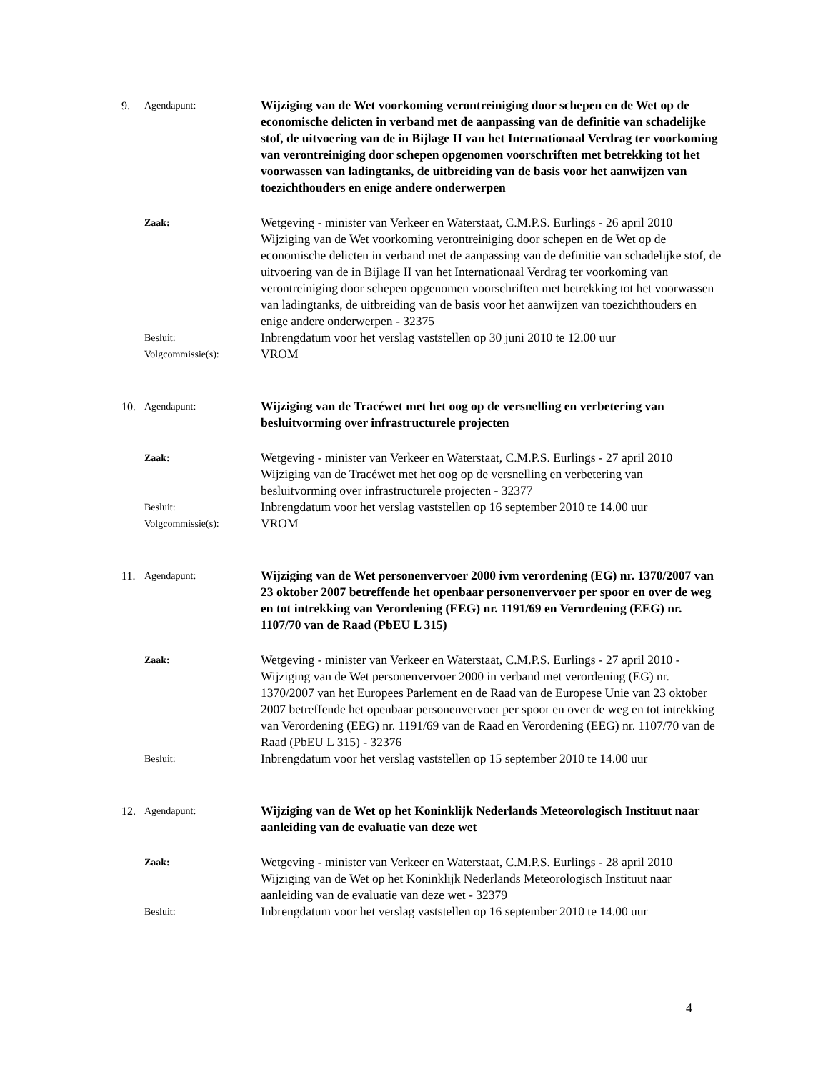9. Agendapunt:
Wijziging van de Wet voorkoming verontreiniging door schepen en de Wet op de economische delicten in verband met de aanpassing van de definitie van schadelijke stof, de uitvoering van de in Bijlage II van het Internationaal Verdrag ter voorkoming van verontreiniging door schepen opgenomen voorschriften met betrekking tot het voorwassen van ladingtanks, de uitbreiding van de basis voor het aanwijzen van toezichthouders en enige andere onderwerpen
Zaak:
Wetgeving - minister van Verkeer en Waterstaat, C.M.P.S. Eurlings - 26 april 2010
Wijziging van de Wet voorkoming verontreiniging door schepen en de Wet op de economische delicten in verband met de aanpassing van de definitie van schadelijke stof, de uitvoering van de in Bijlage II van het Internationaal Verdrag ter voorkoming van verontreiniging door schepen opgenomen voorschriften met betrekking tot het voorwassen van ladingtanks, de uitbreiding van de basis voor het aanwijzen van toezichthouders en enige andere onderwerpen - 32375
Besluit:
Inbrengdatum voor het verslag vaststellen op 30 juni 2010 te 12.00 uur
Volgcommissie(s):
VROM
10. Agendapunt:
Wijziging van de Tracéwet met het oog op de versnelling en verbetering van besluitvorming over infrastructurele projecten
Zaak:
Wetgeving - minister van Verkeer en Waterstaat, C.M.P.S. Eurlings - 27 april 2010
Wijziging van de Tracéwet met het oog op de versnelling en verbetering van besluitvorming over infrastructurele projecten - 32377
Besluit:
Inbrengdatum voor het verslag vaststellen op 16 september 2010 te 14.00 uur
Volgcommissie(s):
VROM
11. Agendapunt:
Wijziging van de Wet personenvervoer 2000 ivm verordening (EG) nr. 1370/2007 van 23 oktober 2007 betreffende het openbaar personenvervoer per spoor en over de weg en tot intrekking van Verordening (EEG) nr. 1191/69 en Verordening (EEG) nr. 1107/70 van de Raad (PbEU L 315)
Zaak:
Wetgeving - minister van Verkeer en Waterstaat, C.M.P.S. Eurlings - 27 april 2010 - Wijziging van de Wet personenvervoer 2000 in verband met verordening (EG) nr. 1370/2007 van het Europees Parlement en de Raad van de Europese Unie van 23 oktober 2007 betreffende het openbaar personenvervoer per spoor en over de weg en tot intrekking van Verordening (EEG) nr. 1191/69 van de Raad en Verordening (EEG) nr. 1107/70 van de Raad (PbEU L 315) - 32376
Besluit:
Inbrengdatum voor het verslag vaststellen op 15 september 2010 te 14.00 uur
12. Agendapunt:
Wijziging van de Wet op het Koninklijk Nederlands Meteorologisch Instituut naar aanleiding van de evaluatie van deze wet
Zaak:
Wetgeving - minister van Verkeer en Waterstaat, C.M.P.S. Eurlings - 28 april 2010
Wijziging van de Wet op het Koninklijk Nederlands Meteorologisch Instituut naar aanleiding van de evaluatie van deze wet - 32379
Besluit:
Inbrengdatum voor het verslag vaststellen op 16 september 2010 te 14.00 uur
4